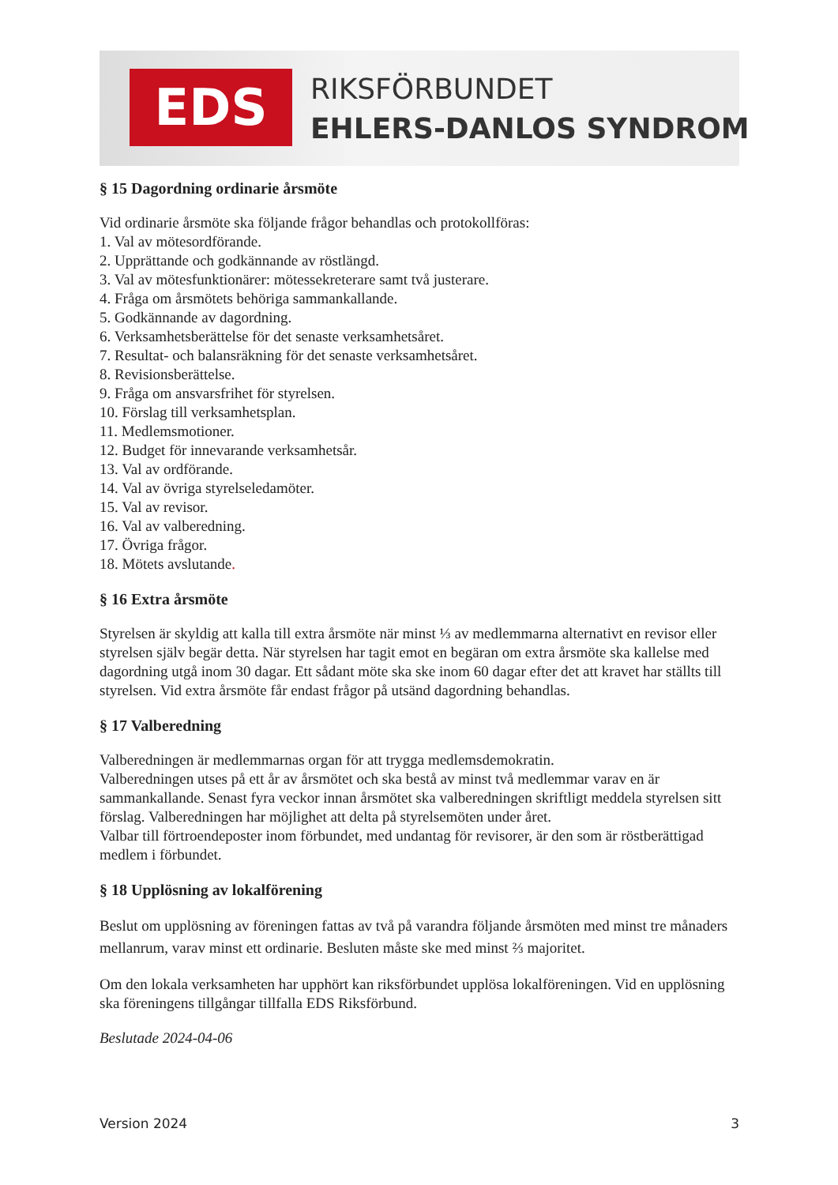EDS RIKSFÖRBUNDET
EHLERS-DANLOS SYNDROM
§ 15 Dagordning ordinarie årsmöte
Vid ordinarie årsmöte ska följande frågor behandlas och protokollföras:
1. Val av mötesordförande.
2. Upprättande och godkännande av röstlängd.
3. Val av mötesfunktionärer: mötessekreterare samt två justerare.
4. Fråga om årsmötets behöriga sammankallande.
5. Godkännande av dagordning.
6. Verksamhetsberättelse för det senaste verksamhetsåret.
7. Resultat- och balansräkning för det senaste verksamhetsåret.
8. Revisionsberättelse.
9. Fråga om ansvarsfrihet för styrelsen.
10. Förslag till verksamhetsplan.
11. Medlemsmotioner.
12. Budget för innevarande verksamhetsår.
13. Val av ordförande.
14. Val av övriga styrelseledamöter.
15. Val av revisor.
16. Val av valberedning.
17. Övriga frågor.
18. Mötets avslutande.
§ 16 Extra årsmöte
Styrelsen är skyldig att kalla till extra årsmöte när minst ⅓ av medlemmarna alternativt en revisor eller styrelsen själv begär detta. När styrelsen har tagit emot en begäran om extra årsmöte ska kallelse med dagordning utgå inom 30 dagar. Ett sådant möte ska ske inom 60 dagar efter det att kravet har ställts till styrelsen. Vid extra årsmöte får endast frågor på utsänd dagordning behandlas.
§ 17 Valberedning
Valberedningen är medlemmarnas organ för att trygga medlemsdemokratin.
Valberedningen utses på ett år av årsmötet och ska bestå av minst två medlemmar varav en är sammankallande. Senast fyra veckor innan årsmötet ska valberedningen skriftligt meddela styrelsen sitt förslag. Valberedningen har möjlighet att delta på styrelsemöten under året.
Valbar till förtroendeposter inom förbundet, med undantag för revisorer, är den som är röstberättigad medlem i förbundet.
§ 18 Upplösning av lokalförening
Beslut om upplösning av föreningen fattas av två på varandra följande årsmöten med minst tre månaders mellanrum, varav minst ett ordinarie. Besluten måste ske med minst ⅔ majoritet.
Om den lokala verksamheten har upphört kan riksförbundet upplösa lokalföreningen. Vid en upplösning ska föreningens tillgångar tillfalla EDS Riksförbund.
Beslutade 2024-04-06
Version 2024 3